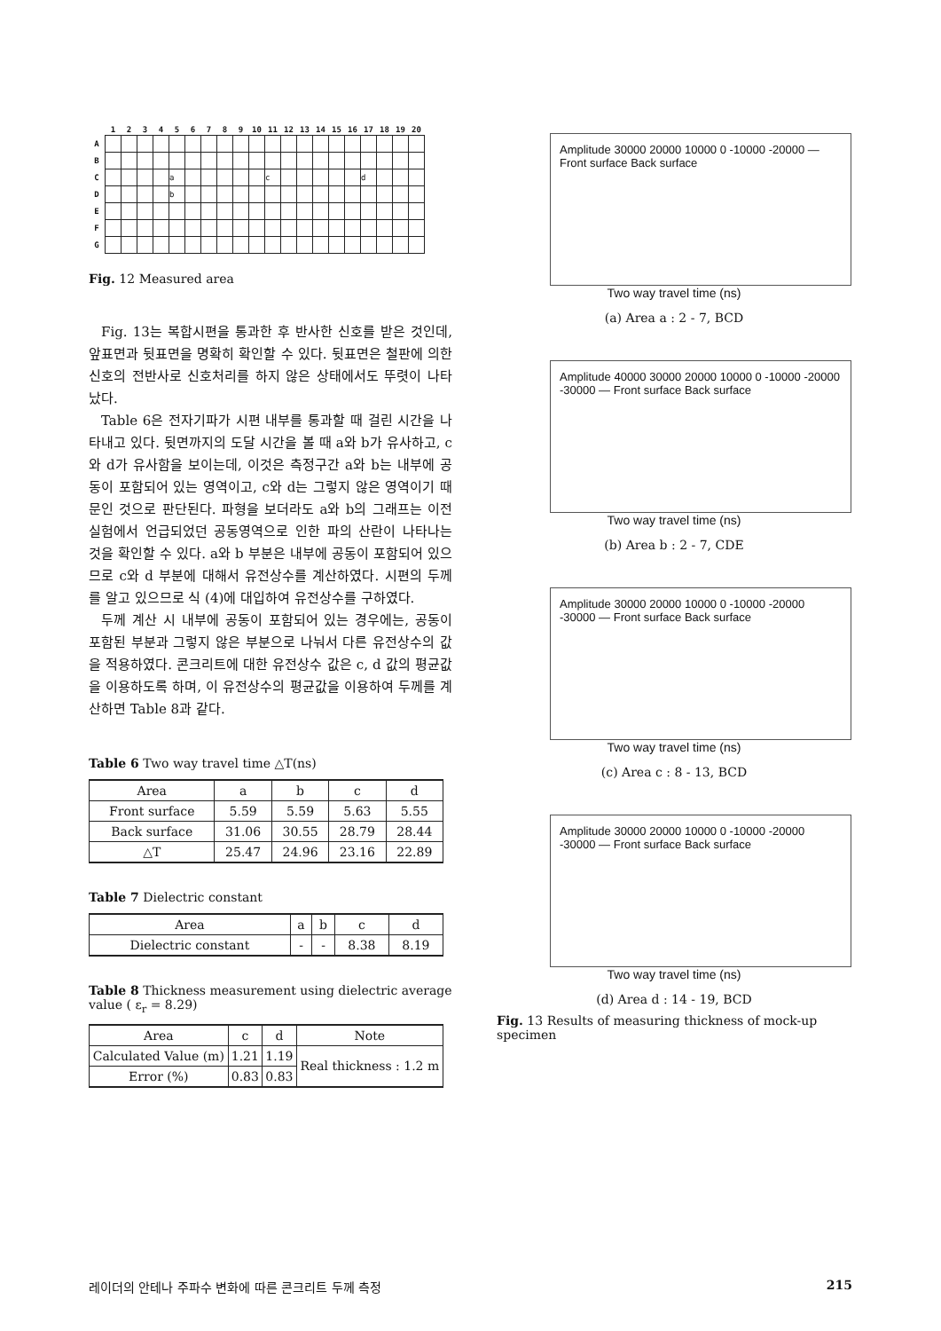| | 1 | 2 | 3 | 4 | 5 | 6 | 7 | 8 | 9 | 10 | 11 | 12 | 13 | 14 | 15 | 16 | 17 | 18 | 19 | 20 |
| --- | --- | --- | --- | --- | --- | --- | --- | --- | --- | --- | --- | --- | --- | --- | --- | --- | --- | --- | --- | --- |
| A | | | | | | | | | | | | | | | | | | | | |
| B | | | | | | | | | | | | | | | | | | | | |
| C | | | | | a | | | | | | c | | | | | | d | | | |
| D | | | | | b | | | | | | | | | | | | | | | |
| E | | | | | | | | | | | | | | | | | | | | |
| F | | | | | | | | | | | | | | | | | | | | |
| G | | | | | | | | | | | | | | | | | | | | |
Fig. 12 Measured area
Fig. 13는 복합시편을 통과한 후 반사한 신호를 받은 것인데, 앞표면과 뒷표면을 명확히 확인할 수 있다. 뒷표면은 철판에 의한 신호의 전반사로 신호처리를 하지 않은 상태에서도 뚜렷이 나타났다.
Table 6은 전자기파가 시편 내부를 통과할 때 걸린 시간을 나타내고 있다. 뒷면까지의 도달 시간을 볼 때 a와 b가 유사하고, c와 d가 유사함을 보이는데, 이것은 측정구간 a와 b는 내부에 공동이 포함되어 있는 영역이고, c와 d는 그렇지 않은 영역이기 때문인 것으로 판단된다. 파형을 보더라도 a와 b의 그래프는 이전 실험에서 언급되었던 공동영역으로 인한 파의 산란이 나타나는 것을 확인할 수 있다. a와 b 부분은 내부에 공동이 포함되어 있으므로 c와 d 부분에 대해서 유전상수를 계산하였다. 시편의 두께를 알고 있으므로 식 (4)에 대입하여 유전상수를 구하였다.
두께 계산 시 내부에 공동이 포함되어 있는 경우에는, 공동이 포함된 부분과 그렇지 않은 부분으로 나눠서 다른 유전상수의 값을 적용하였다. 콘크리트에 대한 유전상수 값은 c, d 값의 평균값을 이용하도록 하며, 이 유전상수의 평균값을 이용하여 두께를 계산하면 Table 8과 같다.
Table 6 Two way travel time △T(ns)
| Area | a | b | c | d |
| --- | --- | --- | --- | --- |
| Front surface | 5.59 | 5.59 | 5.63 | 5.55 |
| Back surface | 31.06 | 30.55 | 28.79 | 28.44 |
| △T | 25.47 | 24.96 | 23.16 | 22.89 |
Table 7 Dielectric constant
| Area | a | b | c | d |
| --- | --- | --- | --- | --- |
| Dielectric constant | - | - | 8.38 | 8.19 |
Table 8 Thickness measurement using dielectric average value ( ε<sub>r</sub> = 8.29)
| Area | c | d | Note |
| --- | --- | --- | --- |
| Calculated Value (m) | 1.21 | 1.19 | Real thickness : 1.2 m |
| Error (%) | 0.83 | 0.83 | |
Amplitude 30000 20000 10000 0 -10000 -20000 — Front surface Back surface
Two way travel time (ns)
(a) Area a : 2 - 7, BCD
Amplitude 40000 30000 20000 10000 0 -10000 -20000 -30000 — Front surface Back surface
Two way travel time (ns)
(b) Area b : 2 - 7, CDE
Amplitude 30000 20000 10000 0 -10000 -20000 -30000 — Front surface Back surface
Two way travel time (ns)
(c) Area c : 8 - 13, BCD
Amplitude 30000 20000 10000 0 -10000 -20000 -30000 — Front surface Back surface
Two way travel time (ns)
(d) Area d : 14 - 19, BCD
Fig. 13 Results of measuring thickness of mock-up specimen
레이더의 안테나 주파수 변화에 따른 콘크리트 두께 측정 215